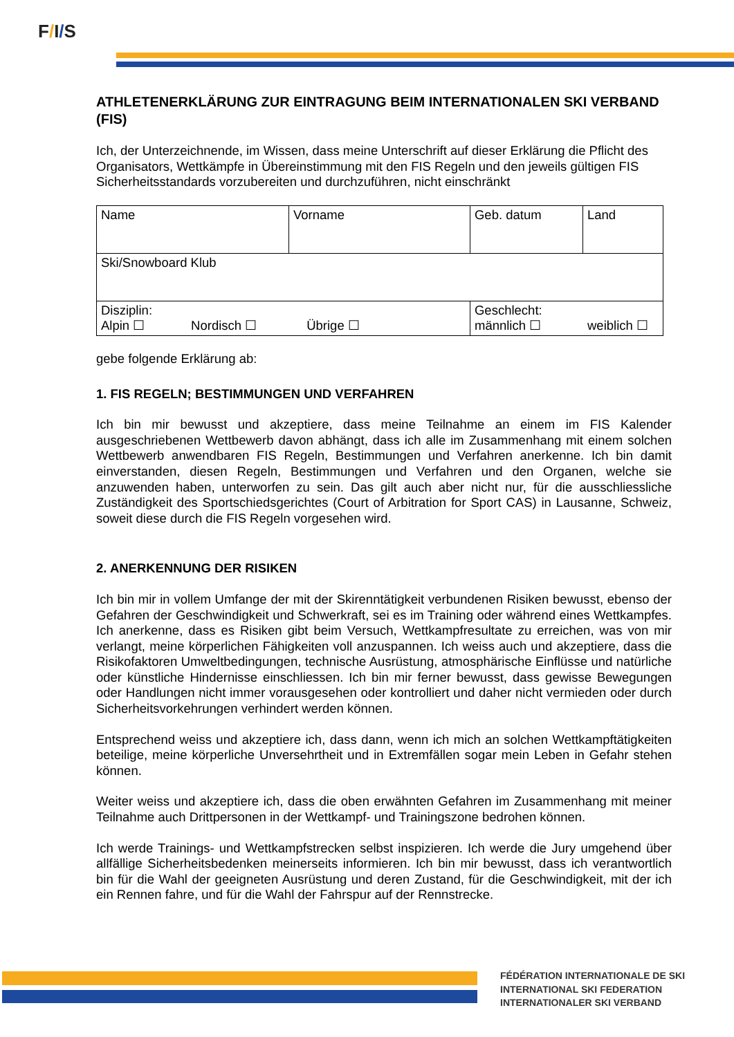F/I/S
ATHLETENERKLÄRUNG ZUR EINTRAGUNG BEIM INTERNATIONALEN SKI VERBAND (FIS)
Ich, der Unterzeichnende, im Wissen, dass meine Unterschrift auf dieser Erklärung die Pflicht des Organisators, Wettkämpfe in Übereinstimmung mit den FIS Regeln und den jeweils gültigen FIS Sicherheitsstandards vorzubereiten und durchzuführen, nicht einschränkt
| Name | Vorname | | Geb. datum | Land |
| Ski/Snowboard Klub | | | | |
| Disziplin: Alpin ☐ Nordisch ☐ Übrige ☐ | | Geschlecht: männlich ☐ weiblich ☐ | | |
gebe folgende Erklärung ab:
1. FIS REGELN; BESTIMMUNGEN UND VERFAHREN
Ich bin mir bewusst und akzeptiere, dass meine Teilnahme an einem im FIS Kalender ausgeschriebenen Wettbewerb davon abhängt, dass ich alle im Zusammenhang mit einem solchen Wettbewerb anwendbaren FIS Regeln, Bestimmungen und Verfahren anerkenne. Ich bin damit einverstanden, diesen Regeln, Bestimmungen und Verfahren und den Organen, welche sie anzuwenden haben, unterworfen zu sein. Das gilt auch aber nicht nur, für die ausschliessliche Zuständigkeit des Sportschiedsgerichtes (Court of Arbitration for Sport CAS) in Lausanne, Schweiz, soweit diese durch die FIS Regeln vorgesehen wird.
2. ANERKENNUNG DER RISIKEN
Ich bin mir in vollem Umfange der mit der Skirenntätigkeit verbundenen Risiken bewusst, ebenso der Gefahren der Geschwindigkeit und Schwerkraft, sei es im Training oder während eines Wettkampfes. Ich anerkenne, dass es Risiken gibt beim Versuch, Wettkampfresultate zu erreichen, was von mir verlangt, meine körperlichen Fähigkeiten voll anzuspannen. Ich weiss auch und akzeptiere, dass die Risikofaktoren Umweltbedingungen, technische Ausrüstung, atmosphärische Einflüsse und natürliche oder künstliche Hindernisse einschliessen. Ich bin mir ferner bewusst, dass gewisse Bewegungen oder Handlungen nicht immer vorausgesehen oder kontrolliert und daher nicht vermieden oder durch Sicherheitsvorkehrungen verhindert werden können.
Entsprechend weiss und akzeptiere ich, dass dann, wenn ich mich an solchen Wettkampftätigkeiten beteilige, meine körperliche Unversehrtheit und in Extremfällen sogar mein Leben in Gefahr stehen können.
Weiter weiss und akzeptiere ich, dass die oben erwähnten Gefahren im Zusammenhang mit meiner Teilnahme auch Drittpersonen in der Wettkampf- und Trainingszone bedrohen können.
Ich werde Trainings- und Wettkampfstrecken selbst inspizieren. Ich werde die Jury umgehend über allfällige Sicherheitsbedenken meinerseits informieren. Ich bin mir bewusst, dass ich verantwortlich bin für die Wahl der geeigneten Ausrüstung und deren Zustand, für die Geschwindigkeit, mit der ich ein Rennen fahre, und für die Wahl der Fahrspur auf der Rennstrecke.
FÉDÉRATION INTERNATIONALE DE SKI
INTERNATIONAL SKI FEDERATION
INTERNATIONALER SKI VERBAND